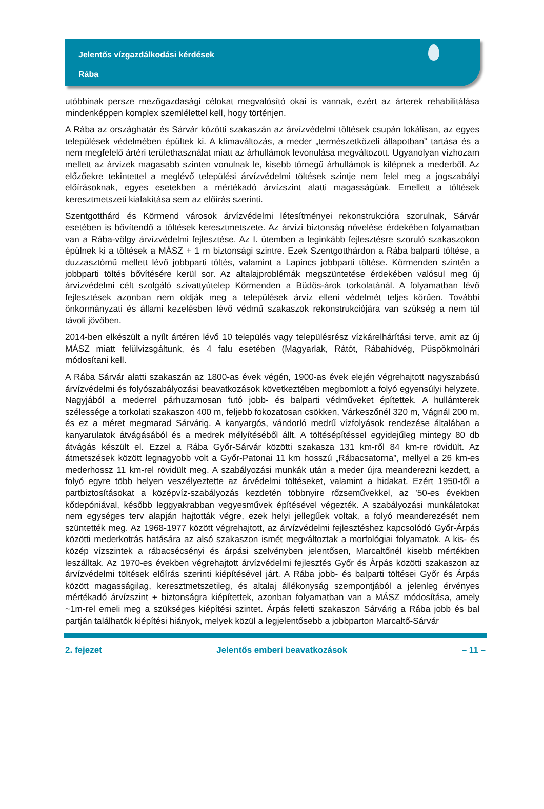Jelentős vízgazdálkodási kérdések
Rába
utóbbinak persze mezőgazdasági célokat megvalósító okai is vannak, ezért az árterek rehabilitálása mindenképpen komplex szemlélettel kell, hogy történjen.
A Rába az országhatár és Sárvár közötti szakaszán az árvízvédelmi töltések csupán lokálisan, az egyes települések védelmében épültek ki. A klímaváltozás, a meder „természetközeli állapotban” tartása és a nem megfelelő ártéri területhasználat miatt az árhullámok levonulása megváltozott. Ugyanolyan vízhozam mellett az árvizek magasabb szinten vonulnak le, kisebb tömegű árhullámok is kilépnek a mederből. Az előzőekre tekintettel a meglévő települési árvízvédelmi töltések szintje nem felel meg a jogszabályi előírásoknak, egyes esetekben a mértékadó árvízszint alatti magasságúak. Emellett a töltések keresztmetszeti kialakítása sem az előírás szerinti.
Szentgotthárd és Körmend városok árvízvédelmi létesítményei rekonstrukcióra szorulnak, Sárvár esetében is bővítendő a töltések keresztmetszete. Az árvízi biztonság növelése érdekében folyamatban van a Rába-völgy árvízvédelmi fejlesztése. Az I. ütemben a leginkább fejlesztésre szoruló szakaszokon épülnek ki a töltések a MÁSZ + 1 m biztonsági szintre. Ezek Szentgotthárdon a Rába balparti töltése, a duzzasztómű mellett lévő jobbparti töltés, valamint a Lapincs jobbparti töltése. Körmenden szintén a jobbparti töltés bővítésére kerül sor. Az altalajproblémák megszüntetése érdekében valósul meg új árvízvédelmi célt szolgáló szivattyútelep Körmenden a Büdös-árok torkolatánál. A folyamatban lévő fejlesztések azonban nem oldják meg a települések árvíz elleni védelmét teljes körűen. További önkormányzati és állami kezelésben lévő védmű szakaszok rekonstrukciójára van szükség a nem túl távoli jövőben.
2014-ben elkészült a nyílt ártéren lévő 10 település vagy településrész vízkárelhárítási terve, amit az új MÁSZ miatt felülvizsgáltunk, és 4 falu esetében (Magyarlak, Rátót, Rábahídvég, Püspökmolnári módosítani kell.
A Rába Sárvár alatti szakaszán az 1800-as évek végén, 1900-as évek elején végrehajtott nagyszabású árvízvédelmi és folyószabályozási beavatkozások következtében megbomlott a folyó egyensúlyi helyzete. Nagyjából a mederrel párhuzamosan futó jobb- és balparti védműveket építettek. A hullámterek szélessége a torkolati szakaszon 400 m, feljebb fokozatosan csökken, Várkeszőnél 320 m, Vágnál 200 m, és ez a méret megmarad Sárvárig. A kanyargós, vándorló medrű vízfolyások rendezése általában a kanyarulatok átvágásából és a medrek mélyítéséből állt. A töltésépítéssel egyidejűleg mintegy 80 db átvágás készült el. Ezzel a Rába Győr-Sárvár közötti szakasza 131 km-ről 84 km-re rövidült. Az átmetszések között legnagyobb volt a Győr-Patonai 11 km hosszú „Rábacsatorna”, mellyel a 26 km-es mederhossz 11 km-rel rövidült meg. A szabályozási munkák után a meder újra meanderezni kezdett, a folyó egyre több helyen veszélyeztette az árvédelmi töltéseket, valamint a hidakat. Ezért 1950-től a partbiztosításokat a középvíz-szabályozás kezdetén többnyire rőzseművekkel, az ’50-es években kődepóniával, később leggyakrabban vegyesművek építésével végezték. A szabályozási munkálatokat nem egységes terv alapján hajtották végre, ezek helyi jellegűek voltak, a folyó meanderezését nem szüntették meg. Az 1968-1977 között végrehajtott, az árvízvédelmi fejlesztéshez kapcsolódó Győr-Árpás közötti mederkotrás hatására az alsó szakaszon ismét megváltoztak a morfológiai folyamatok. A kis- és közép vízszintek a rábacsécsényi és árpási szelvényben jelentősen, Marcaltőnél kisebb mértékben leszálltak. Az 1970-es években végrehajtott árvízvédelmi fejlesztés Győr és Árpás közötti szakaszon az árvízvédelmi töltések előírás szerinti kiépítésével járt. A Rába jobb- és balparti töltései Győr és Árpás között magasságilag, keresztmetszetileg, és altalaj állékonyság szempontjából a jelenleg érvényes mértékadó árvízszint + biztonságra kiépítettek, azonban folyamatban van a MÁSZ módosítása, amely ~1m-rel emeli meg a szükséges kiépítési szintet. Árpás feletti szakaszon Sárvárig a Rába jobb és bal partján találhatók kiépítési hiányok, melyek közül a legjelentősebb a jobbparton Marcaltő-Sárvár
2. fejezet Jelentős emberi beavatkozások – 11 –